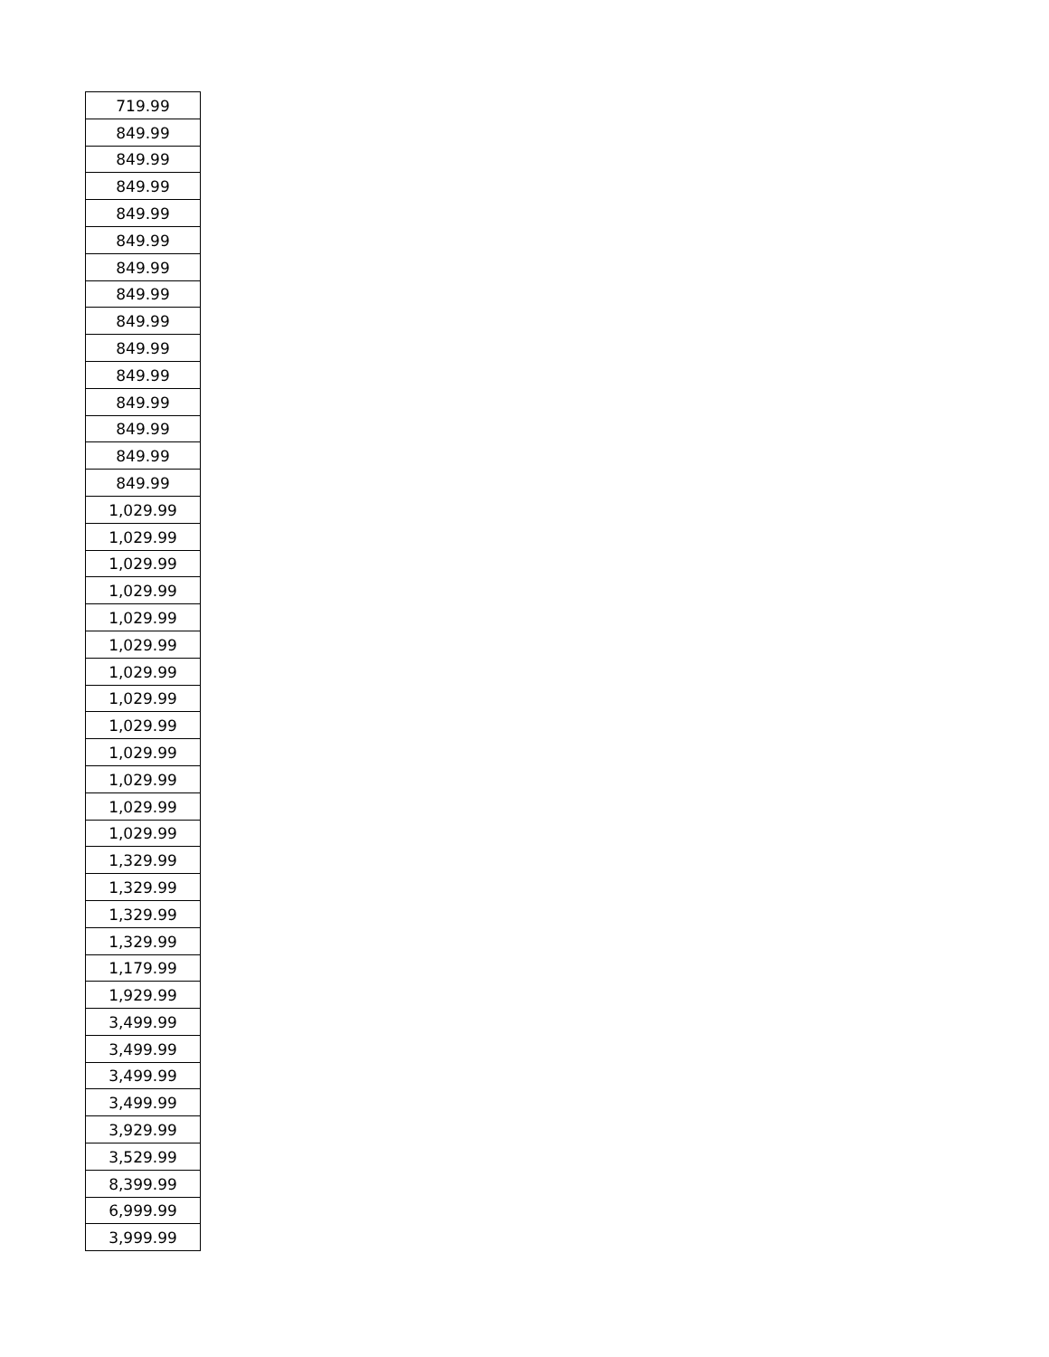| 719.99 |
| 849.99 |
| 849.99 |
| 849.99 |
| 849.99 |
| 849.99 |
| 849.99 |
| 849.99 |
| 849.99 |
| 849.99 |
| 849.99 |
| 849.99 |
| 849.99 |
| 849.99 |
| 849.99 |
| 1,029.99 |
| 1,029.99 |
| 1,029.99 |
| 1,029.99 |
| 1,029.99 |
| 1,029.99 |
| 1,029.99 |
| 1,029.99 |
| 1,029.99 |
| 1,029.99 |
| 1,029.99 |
| 1,029.99 |
| 1,029.99 |
| 1,329.99 |
| 1,329.99 |
| 1,329.99 |
| 1,329.99 |
| 1,179.99 |
| 1,929.99 |
| 3,499.99 |
| 3,499.99 |
| 3,499.99 |
| 3,499.99 |
| 3,929.99 |
| 3,529.99 |
| 8,399.99 |
| 6,999.99 |
| 3,999.99 |